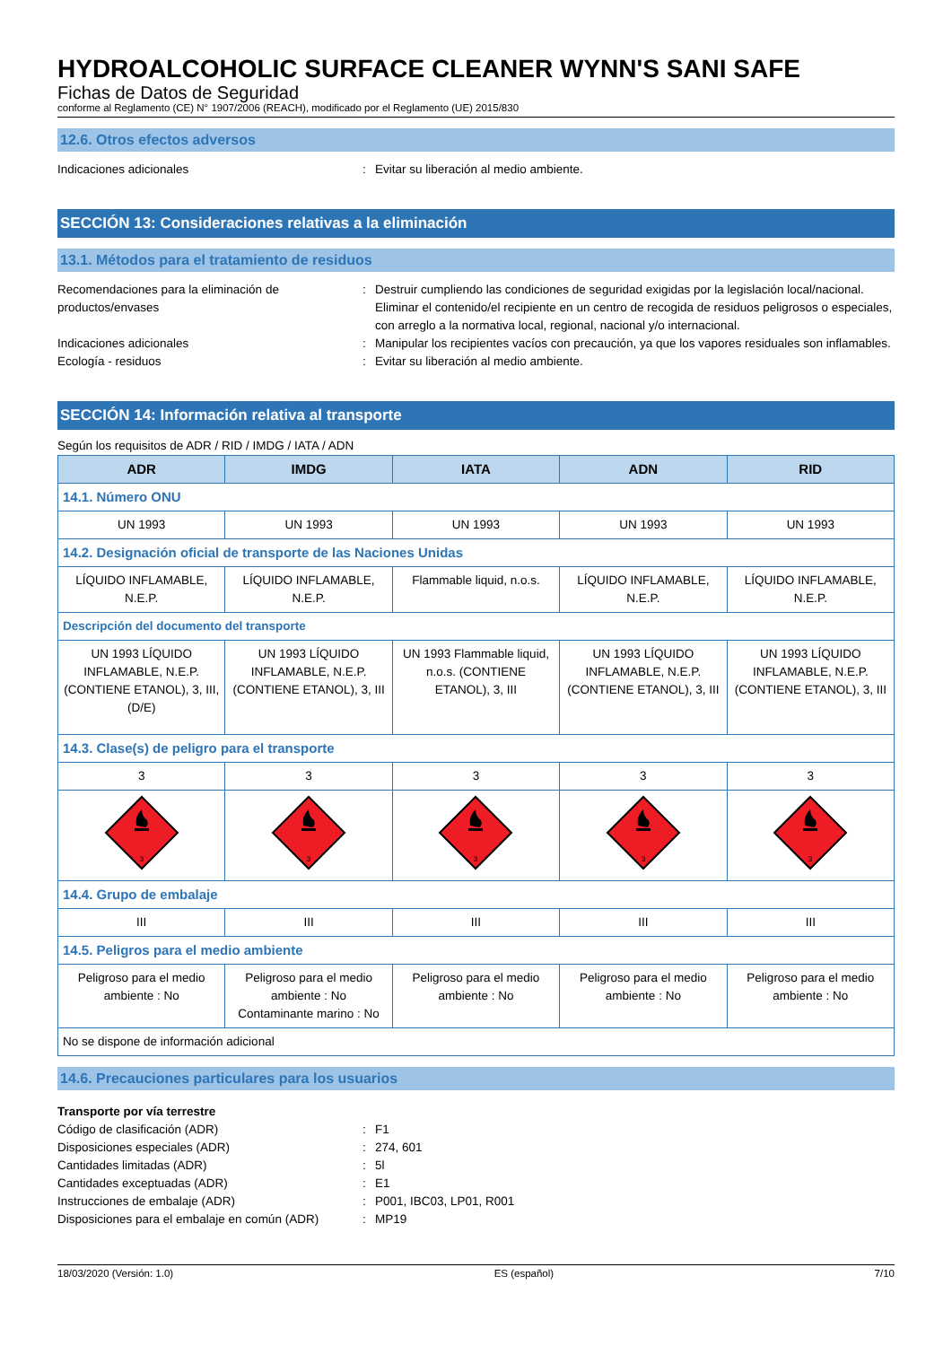HYDROALCOHOLIC SURFACE CLEANER WYNN'S SANI SAFE
Fichas de Datos de Seguridad
conforme al Reglamento (CE) N° 1907/2006 (REACH), modificado por el Reglamento (UE) 2015/830
12.6. Otros efectos adversos
Indicaciones adicionales : Evitar su liberación al medio ambiente.
SECCIÓN 13: Consideraciones relativas a la eliminación
13.1. Métodos para el tratamiento de residuos
Recomendaciones para la eliminación de productos/envases
: Destruir cumpliendo las condiciones de seguridad exigidas por la legislación local/nacional. Eliminar el contenido/el recipiente en un centro de recogida de residuos peligrosos o especiales, con arreglo a la normativa local, regional, nacional y/o internacional.
Indicaciones adicionales : Manipular los recipientes vacíos con precaución, ya que los vapores residuales son inflamables.
Ecología - residuos : Evitar su liberación al medio ambiente.
SECCIÓN 14: Información relativa al transporte
Según los requisitos de ADR / RID / IMDG / IATA / ADN
| ADR | IMDG | IATA | ADN | RID |
| --- | --- | --- | --- | --- |
| 14.1. Número ONU | | | | |
| UN 1993 | UN 1993 | UN 1993 | UN 1993 | UN 1993 |
| 14.2. Designación oficial de transporte de las Naciones Unidas | | | | |
| LÍQUIDO INFLAMABLE, N.E.P. | LÍQUIDO INFLAMABLE, N.E.P. | Flammable liquid, n.o.s. | LÍQUIDO INFLAMABLE, N.E.P. | LÍQUIDO INFLAMABLE, N.E.P. |
| Descripción del documento del transporte | | | | |
| UN 1993 LÍQUIDO INFLAMABLE, N.E.P. (CONTIENE ETANOL), 3, III, (D/E) | UN 1993 LÍQUIDO INFLAMABLE, N.E.P. (CONTIENE ETANOL), 3, III | UN 1993 Flammable liquid, n.o.s. (CONTIENE ETANOL), 3, III | UN 1993 LÍQUIDO INFLAMABLE, N.E.P. (CONTIENE ETANOL), 3, III | UN 1993 LÍQUIDO INFLAMABLE, N.E.P. (CONTIENE ETANOL), 3, III |
| 14.3. Clase(s) de peligro para el transporte | | | | |
| 3 | 3 | 3 | 3 | 3 |
| 3 | 3 | 3 | 3 | 3 |
| 14.4. Grupo de embalaje | | | | |
| III | III | III | III | III |
| 14.5. Peligros para el medio ambiente | | | | |
| Peligroso para el medio ambiente : No | Peligroso para el medio ambiente : No Contaminante marino : No | Peligroso para el medio ambiente : No | Peligroso para el medio ambiente : No | Peligroso para el medio ambiente : No |
| No se dispone de información adicional | | | | |
14.6. Precauciones particulares para los usuarios
Transporte por vía terrestre
Código de clasificación (ADR) : F1
Disposiciones especiales (ADR) : 274, 601
Cantidades limitadas (ADR) : 5l
Cantidades exceptuadas (ADR) : E1
Instrucciones de embalaje (ADR) : P001, IBC03, LP01, R001
Disposiciones para el embalaje en común (ADR)
: MP19
18/03/2020 (Versión: 1.0) ES (español) 7/10